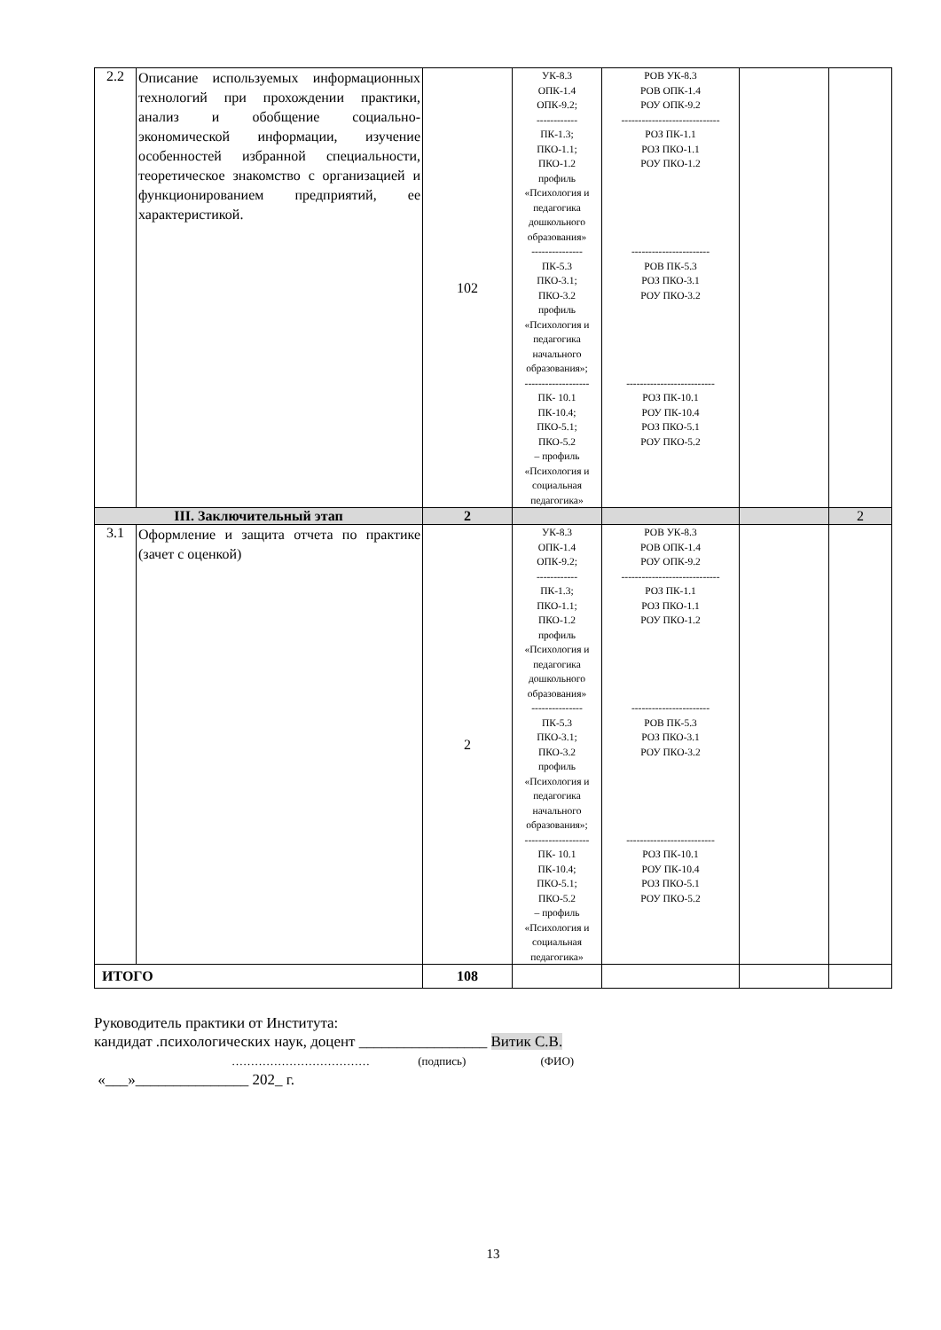| 2.2 | Описание используемых информационных технологий при прохождении практики, анализ и обобщение социально-экономической информации, изучение особенностей избранной специальности, теоретическое знакомство с организацией и функционированием предприятий, ее характеристикой. | 102 | УК-8.3 ОПК-1.4 ОПК-9.2; ------------ ПК-1.3; ПКО-1.1; ПКО-1.2 профиль «Психология и педагогика дошкольного образования» --------------- ПК-5.3 ПКО-3.1; ПКО-3.2 профиль «Психология и педагогика начального образования»; ------------------- ПК- 10.1 ПК-10.4; ПКО-5.1; ПКО-5.2 – профиль «Психология и социальная педагогика» | РОВ УК-8.3 РОВ ОПК-1.4 РОУ ОПК-9.2 ----------------------------- РОЗ ПК-1.1 РОЗ ПКО-1.1 РОУ ПКО-1.2 ----------------------- РОВ ПК-5.3 РОЗ ПКО-3.1 РОУ ПКО-3.2 -------------------------- РОЗ ПК-10.1 РОУ ПК-10.4 РОЗ ПКО-5.1 РОУ ПКО-5.2 | | |
| III. Заключительный этап | | 2 | | | | 2 |
| 3.1 | Оформление и защита отчета по практике (зачет с оценкой) | 2 | УК-8.3 ОПК-1.4 ОПК-9.2; ------------ ПК-1.3; ПКО-1.1; ПКО-1.2 профиль «Психология и педагогика дошкольного образования» --------------- ПК-5.3 ПКО-3.1; ПКО-3.2 профиль «Психология и педагогика начального образования»; ------------------- ПК- 10.1 ПК-10.4; ПКО-5.1; ПКО-5.2 – профиль «Психология и социальная педагогика» | РОВ УК-8.3 РОВ ОПК-1.4 РОУ ОПК-9.2 ----------------------------- РОЗ ПК-1.1 РОЗ ПКО-1.1 РОУ ПКО-1.2 ----------------------- РОВ ПК-5.3 РОЗ ПКО-3.1 РОУ ПКО-3.2 -------------------------- РОЗ ПК-10.1 РОУ ПК-10.4 РОЗ ПКО-5.1 РОУ ПКО-5.2 | | |
| ИТОГО | | 108 | | | | |
Руководитель практики от Института:
кандидат .психологических наук, доцент _________________ Витик С.В.
……………………………… (подпись) (ФИО)
«___»_______________ 202_ г.
13